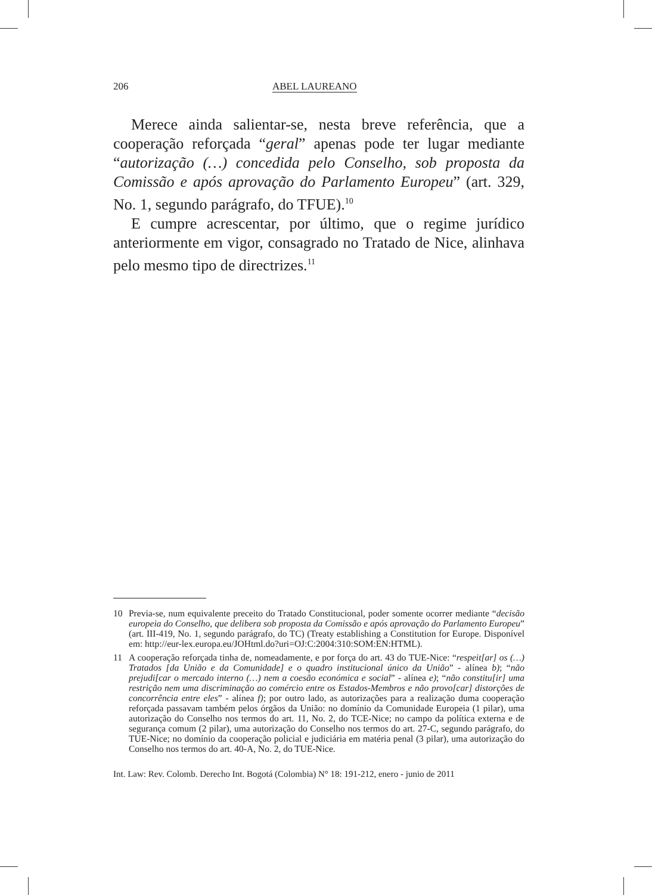206 ABEL LAUREANO
Merece ainda salientar-se, nesta breve referência, que a cooperação reforçada “geral” apenas pode ter lugar mediante “autorização (…) concedida pelo Conselho, sob proposta da Comissão e após aprovação do Parlamento Europeu” (art. 329, No. 1, segundo parágrafo, do TFUE).<sup>10</sup>
E cumpre acrescentar, por último, que o regime jurídico anteriormente em vigor, consagrado no Tratado de Nice, alinhava pelo mesmo tipo de directrizes.<sup>11</sup>
10 Previa-se, num equivalente preceito do Tratado Constitucional, poder somente ocorrer mediante “decisão europeia do Conselho, que delibera sob proposta da Comissão e após aprovação do Parlamento Europeu” (art. III-419, No. 1, segundo parágrafo, do TC) (Treaty establishing a Constitution for Europe. Disponível em: http://eur-lex.europa.eu/JOHtml.do?uri=OJ:C:2004:310:SOM:EN:HTML).
11 A cooperação reforçada tinha de, nomeadamente, e por força do art. 43 do TUE-Nice: “respeit[ar] os (…) Tratados [da União e da Comunidade] e o quadro institucional único da União” - alínea b); “não prejudi[car o mercado interno (…) nem a coesão económica e social” - alínea e); “não constitu[ir] uma restrição nem uma discriminação ao comércio entre os Estados-Membros e não provo[car] distorções de concorrência entre eles” - alínea f); por outro lado, as autorizações para a realização duma cooperação reforçada passavam também pelos órgãos da União: no domínio da Comunidade Europeia (1 pilar), uma autorização do Conselho nos termos do art. 11, No. 2, do TCE-Nice; no campo da política externa e de segurança comum (2 pilar), uma autorização do Conselho nos termos do art. 27-C, segundo parágrafo, do TUE-Nice; no domínio da cooperação policial e judiciária em matéria penal (3 pilar), uma autorização do Conselho nos termos do art. 40-A, No. 2, do TUE-Nice.
Int. Law: Rev. Colomb. Derecho Int. Bogotá (Colombia) N° 18: 191-212, enero - junio de 2011